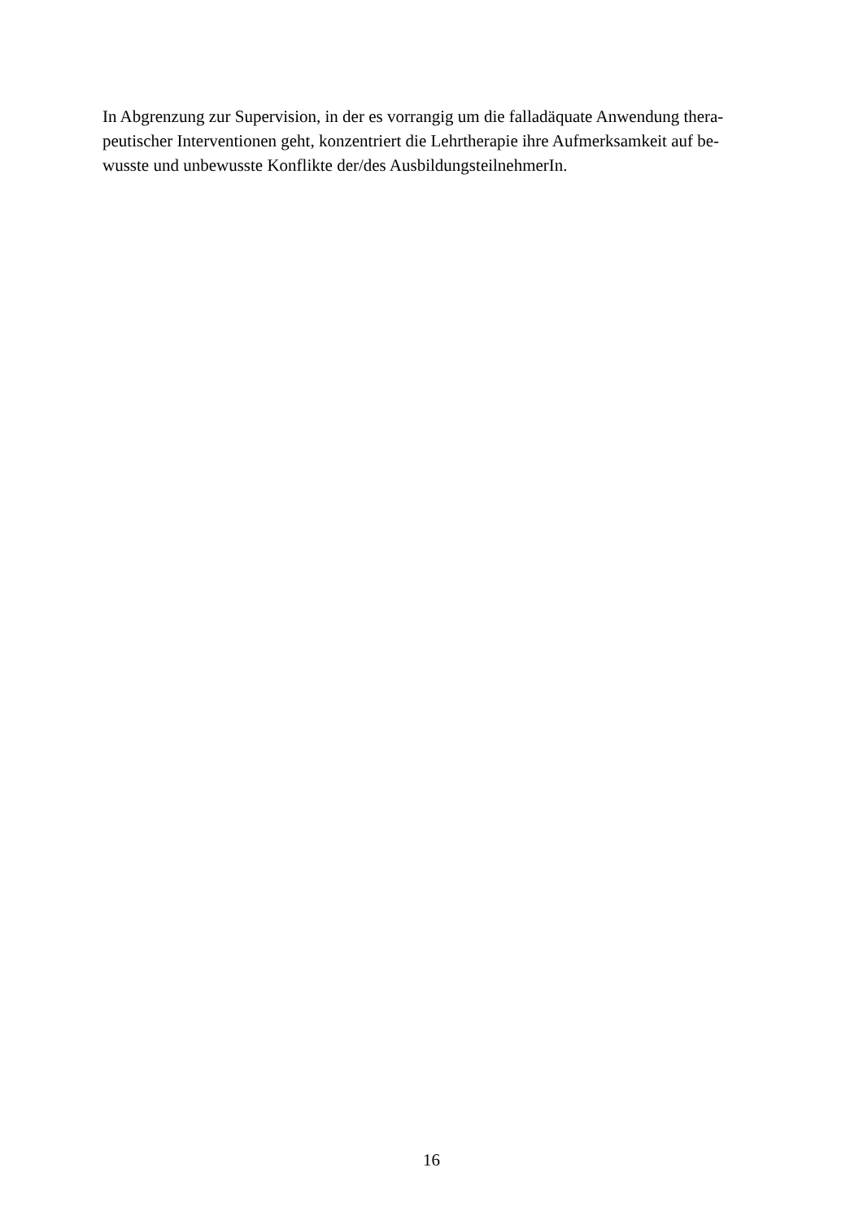In Abgrenzung zur Supervision, in der es vorrangig um die falladäquate Anwendung thera-
peutischer Interventionen geht, konzentriert die Lehrtherapie ihre Aufmerksamkeit auf be-
wusste und unbewusste Konflikte der/des AusbildungsteilnehmerIn.
16